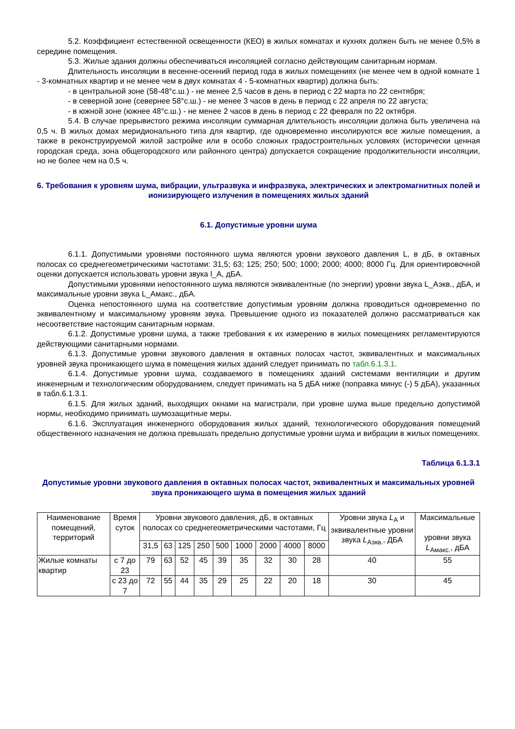5.2. Коэффициент естественной освещенности (КЕО) в жилых комнатах и кухнях должен быть не менее 0,5% в середине помещения.
5.3. Жилые здания должны обеспечиваться инсоляцией согласно действующим санитарным нормам.
Длительность инсоляции в весенне-осенний период года в жилых помещениях (не менее чем в одной комнате 1 - 3-комнатных квартир и не менее чем в двух комнатах 4 - 5-комнатных квартир) должна быть:
- в центральной зоне (58-48°с.ш.) - не менее 2,5 часов в день в период с 22 марта по 22 сентября;
- в северной зоне (севернее 58°с.ш.) - не менее 3 часов в день в период с 22 апреля по 22 августа;
- в южной зоне (южнее 48°с.ш.) - не менее 2 часов в день в период с 22 февраля по 22 октября.
5.4. В случае прерывистого режима инсоляции суммарная длительность инсоляции должна быть увеличена на 0,5 ч. В жилых домах меридионального типа для квартир, где одновременно инсолируются все жилые помещения, а также в реконструируемой жилой застройке или в особо сложных градостроительных условиях (исторически ценная городская среда, зона общегородского или районного центра) допускается сокращение продолжительности инсоляции, но не более чем на 0,5 ч.
6. Требования к уровням шума, вибрации, ультразвука и инфразвука, электрических и электромагнитных полей и ионизирующего излучения в помещениях жилых зданий
6.1. Допустимые уровни шума
6.1.1. Допустимыми уровнями постоянного шума являются уровни звукового давления L, в дБ, в октавных полосах со среднегеометрическими частотами: 31,5; 63; 125; 250; 500; 1000; 2000; 4000; 8000 Гц. Для ориентировочной оценки допускается использовать уровни звука l_A, дБА.
Допустимыми уровнями непостоянного шума являются эквивалентные (по энергии) уровни звука L_Аэкв., дБА, и максимальные уровни звука L_Амакс., дБА.
Оценка непостоянного шума на соответствие допустимым уровням должна проводиться одновременно по эквивалентному и максимальному уровням звука. Превышение одного из показателей должно рассматриваться как несоответствие настоящим санитарным нормам.
6.1.2. Допустимые уровни шума, а также требования к их измерению в жилых помещениях регламентируются действующими санитарными нормами.
6.1.3. Допустимые уровни звукового давления в октавных полосах частот, эквивалентных и максимальных уровней звука проникающего шума в помещения жилых зданий следует принимать по табл.6.1.3.1.
6.1.4. Допустимые уровни шума, создаваемого в помещениях зданий системами вентиляции и другим инженерным и технологическим оборудованием, следует принимать на 5 дБА ниже (поправка минус (-) 5 дБА), указанных в табл.6.1.3.1.
6.1.5. Для жилых зданий, выходящих окнами на магистрали, при уровне шума выше предельно допустимой нормы, необходимо принимать шумозащитные меры.
6.1.6. Эксплуатация инженерного оборудования жилых зданий, технологического оборудования помещений общественного назначения не должна превышать предельно допустимые уровни шума и вибрации в жилых помещениях.
Таблица 6.1.3.1
Допустимые уровни звукового давления в октавных полосах частот, эквивалентных и максимальных уровней звука проникающего шума в помещения жилых зданий
| Наименование помещений, территорий | Время суток | Уровни звукового давления, дБ, в октавных полосах со среднегеометрическими частотами, Гц | | | | | | | | | Уровни звука L<sub>А</sub> и эквивалентные уровни звука L<sub>Аэкв.</sub>, ДБА | Максимальные уровни звука L<sub>Амакс.</sub>, дБА |
| --- | --- | --- | --- | --- | --- | --- | --- | --- | --- | --- | --- | --- |
| | | 31,5 | 63 | 125 | 250 | 500 | 1000 | 2000 | 4000 | 8000 | | |
| Жилые комнаты квартир | с 7 до 23 | 79 | 63 | 52 | 45 | 39 | 35 | 32 | 30 | 28 | 40 | 55 |
| | с 23 до 7 | 72 | 55 | 44 | 35 | 29 | 25 | 22 | 20 | 18 | 30 | 45 |